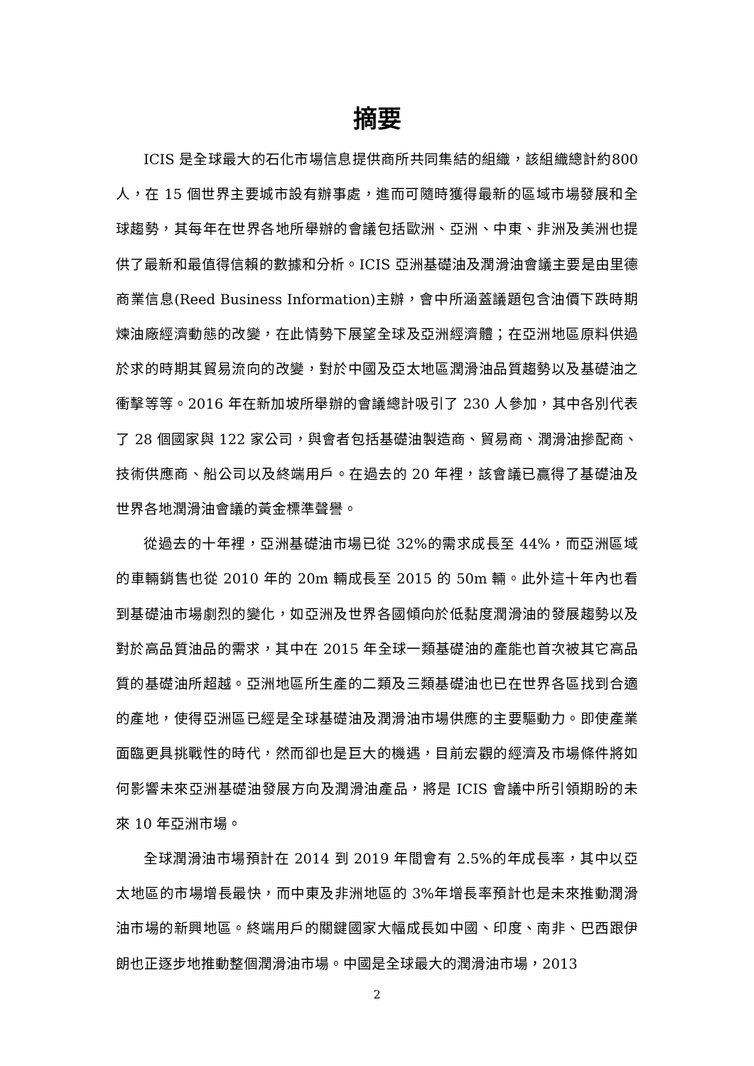摘要
ICIS 是全球最大的石化市場信息提供商所共同集結的組織，該組織總計約800 人，在 15 個世界主要城市設有辦事處，進而可隨時獲得最新的區域市場發展和全球趨勢，其每年在世界各地所舉辦的會議包括歐洲、亞洲、中東、非洲及美洲也提供了最新和最值得信賴的數據和分析。ICIS 亞洲基礎油及潤滑油會議主要是由里德商業信息(Reed Business Information)主辦，會中所涵蓋議題包含油價下跌時期煉油廠經濟動態的改變，在此情勢下展望全球及亞洲經濟體；在亞洲地區原料供過於求的時期其貿易流向的改變，對於中國及亞太地區潤滑油品質趨勢以及基礎油之衝擊等等。2016 年在新加坡所舉辦的會議總計吸引了 230 人參加，其中各別代表了 28 個國家與 122 家公司，與會者包括基礎油製造商、貿易商、潤滑油摻配商、技術供應商、船公司以及終端用戶。在過去的 20 年裡，該會議已贏得了基礎油及世界各地潤滑油會議的黃金標準聲譽。
從過去的十年裡，亞洲基礎油市場已從 32%的需求成長至 44%，而亞洲區域的車輛銷售也從 2010 年的 20m 輛成長至 2015 的 50m 輛。此外這十年內也看到基礎油市場劇烈的變化，如亞洲及世界各國傾向於低黏度潤滑油的發展趨勢以及對於高品質油品的需求，其中在 2015 年全球一類基礎油的產能也首次被其它高品質的基礎油所超越。亞洲地區所生產的二類及三類基礎油也已在世界各區找到合適的產地，使得亞洲區已經是全球基礎油及潤滑油市場供應的主要驅動力。即使產業面臨更具挑戰性的時代，然而卻也是巨大的機遇，目前宏觀的經濟及市場條件將如何影響未來亞洲基礎油發展方向及潤滑油產品，將是 ICIS 會議中所引領期盼的未來 10 年亞洲市場。
全球潤滑油市場預計在 2014 到 2019 年間會有 2.5%的年成長率，其中以亞太地區的市場增長最快，而中東及非洲地區的 3%年增長率預計也是未來推動潤滑油市場的新興地區。終端用戶的關鍵國家大幅成長如中國、印度、南非、巴西跟伊朗也正逐步地推動整個潤滑油市場。中國是全球最大的潤滑油市場，2013
2